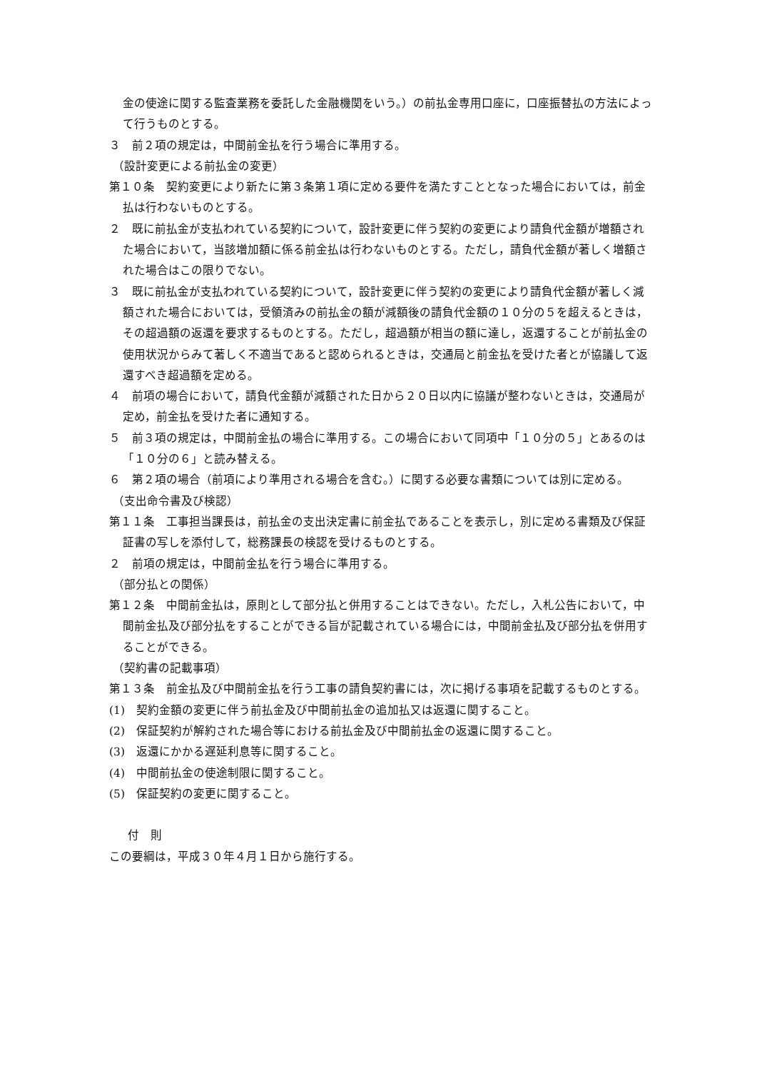金の使途に関する監査業務を委託した金融機関をいう。）の前払金専用口座に，口座振替払の方法によって行うものとする。
３　前２項の規定は，中間前金払を行う場合に準用する。
（設計変更による前払金の変更）
第１０条　契約変更により新たに第３条第１項に定める要件を満たすこととなった場合においては，前金払は行わないものとする。
２　既に前払金が支払われている契約について，設計変更に伴う契約の変更により請負代金額が増額された場合において，当該増加額に係る前金払は行わないものとする。ただし，請負代金額が著しく増額された場合はこの限りでない。
３　既に前払金が支払われている契約について，設計変更に伴う契約の変更により請負代金額が著しく減額された場合においては，受領済みの前払金の額が減額後の請負代金額の１０分の５を超えるときは，その超過額の返還を要求するものとする。ただし，超過額が相当の額に達し，返還することが前払金の使用状況からみて著しく不適当であると認められるときは，交通局と前金払を受けた者とが協議して返還すべき超過額を定める。
４　前項の場合において，請負代金額が減額された日から２０日以内に協議が整わないときは，交通局が定め，前金払を受けた者に通知する。
５　前３項の規定は，中間前金払の場合に準用する。この場合において同項中「１０分の５」とあるのは「１０分の６」と読み替える。
６　第２項の場合（前項により準用される場合を含む。）に関する必要な書類については別に定める。
（支出命令書及び検認）
第１１条　工事担当課長は，前払金の支出決定書に前金払であることを表示し，別に定める書類及び保証証書の写しを添付して，総務課長の検認を受けるものとする。
２　前項の規定は，中間前金払を行う場合に準用する。
（部分払との関係）
第１２条　中間前金払は，原則として部分払と併用することはできない。ただし，入札公告において，中間前金払及び部分払をすることができる旨が記載されている場合には，中間前金払及び部分払を併用することができる。
（契約書の記載事項）
第１３条　前金払及び中間前金払を行う工事の請負契約書には，次に掲げる事項を記載するものとする。
(1)　契約金額の変更に伴う前払金及び中間前払金の追加払又は返還に関すること。
(2)　保証契約が解約された場合等における前払金及び中間前払金の返還に関すること。
(3)　返還にかかる遅延利息等に関すること。
(4)　中間前払金の使途制限に関すること。
(5)　保証契約の変更に関すること。
付　則
この要綱は，平成３０年４月１日から施行する。